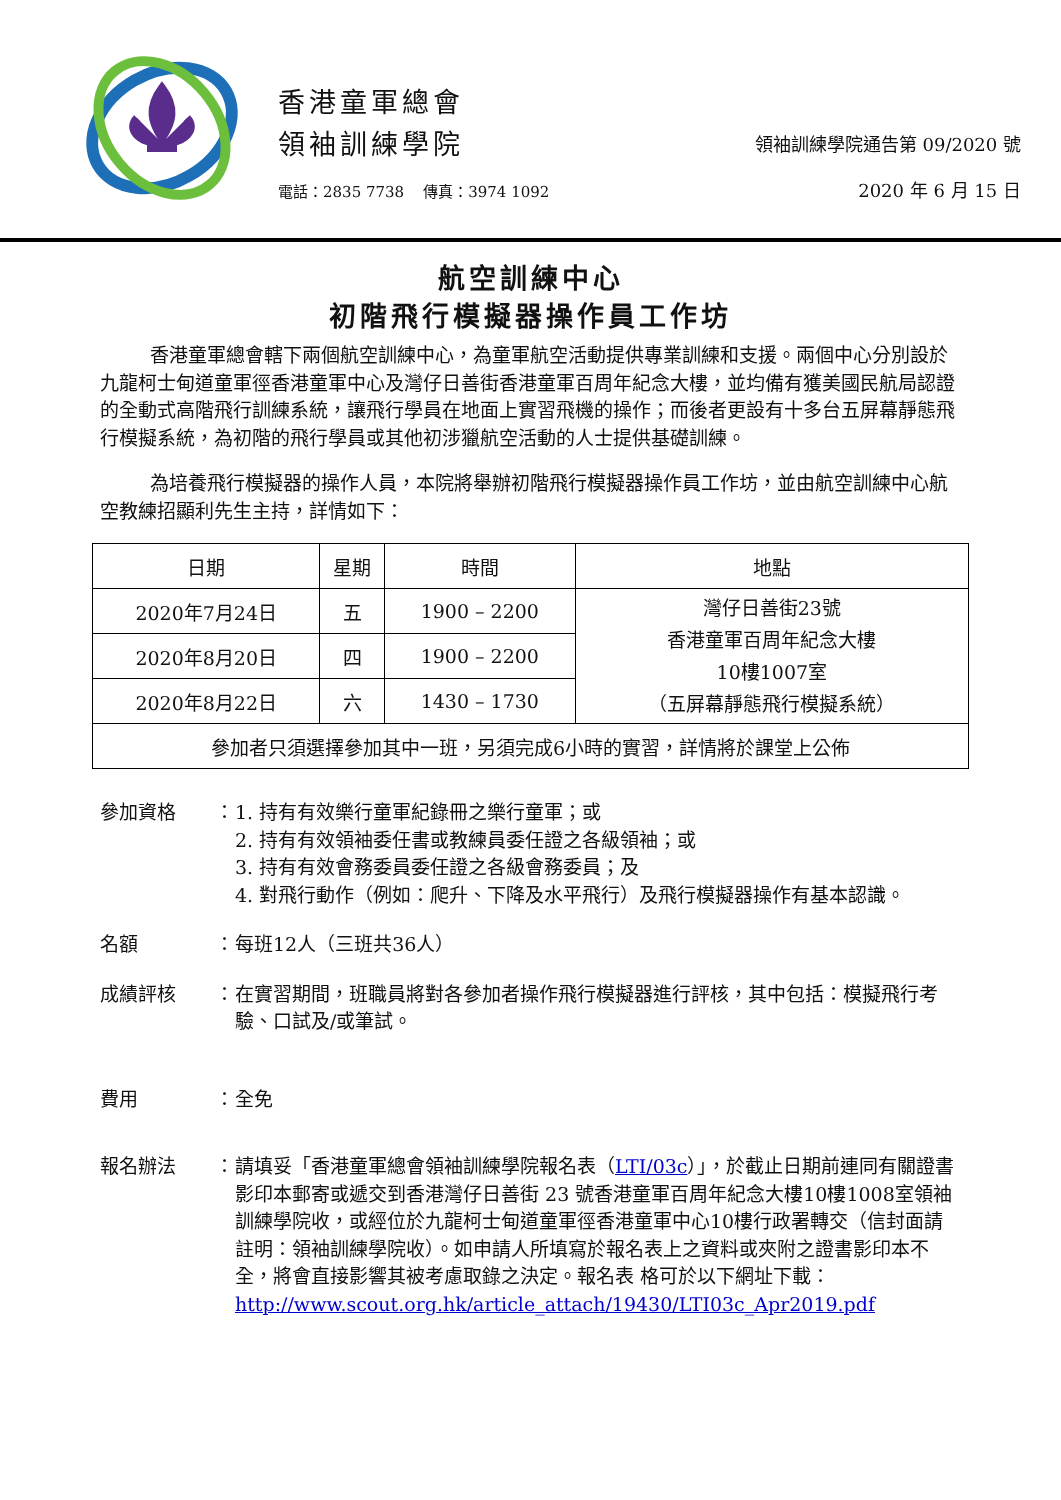香港童軍總會
領袖訓練學院
電話：2835 7738 傳真：3974 1092
領袖訓練學院通告第 09/2020 號
2020 年 6 月 15 日
航空訓練中心
初階飛行模擬器操作員工作坊
香港童軍總會轄下兩個航空訓練中心，為童軍航空活動提供專業訓練和支援。兩個中心分別設於九龍柯士甸道童軍徑香港童軍中心及灣仔日善街香港童軍百周年紀念大樓，並均備有獲美國民航局認證的全動式高階飛行訓練系統，讓飛行學員在地面上實習飛機的操作；而後者更設有十多台五屏幕靜態飛行模擬系統，為初階的飛行學員或其他初涉獵航空活動的人士提供基礎訓練。
為培養飛行模擬器的操作人員，本院將舉辦初階飛行模擬器操作員工作坊，並由航空訓練中心航空教練招顯利先生主持，詳情如下：
| 日期 | 星期 | 時間 | 地點 |
| --- | --- | --- | --- |
| 2020年7月24日 | 五 | 1900 – 2200 | 灣仔日善街23號 香港童軍百周年紀念大樓 10樓1007室 （五屏幕靜態飛行模擬系統） |
| 2020年8月20日 | 四 | 1900 – 2200 | |
| 2020年8月22日 | 六 | 1430 – 1730 | |
| 參加者只須選擇參加其中一班，另須完成6小時的實習，詳情將於課堂上公佈 | | | |
參加資格 ： 1. 持有有效樂行童軍紀錄冊之樂行童軍；或
2. 持有有效領袖委任書或教練員委任證之各級領袖；或
3. 持有有效會務委員委任證之各級會務委員；及
4. 對飛行動作（例如：爬升、下降及水平飛行）及飛行模擬器操作有基本認識。
名額 ： 每班12人（三班共36人）
成績評核 ： 在實習期間，班職員將對各參加者操作飛行模擬器進行評核，其中包括：模擬飛行考驗、口試及/或筆試。
費用 ： 全免
報名辦法 ： 請填妥「香港童軍總會領袖訓練學院報名表（LTI/03c）」，於截止日期前連同有關證書影印本郵寄或遞交到香港灣仔日善街 23 號香港童軍百周年紀念大樓10樓1008室領袖訓練學院收，或經位於九龍柯士甸道童軍徑香港童軍中心10樓行政署轉交（信封面請註明：領袖訓練學院收）。如申請人所填寫於報名表上之資料或夾附之證書影印本不全，將會直接影響其被考慮取錄之決定。報名表 格可於以下網址下載：
http://www.scout.org.hk/article_attach/19430/LTI03c_Apr2019.pdf